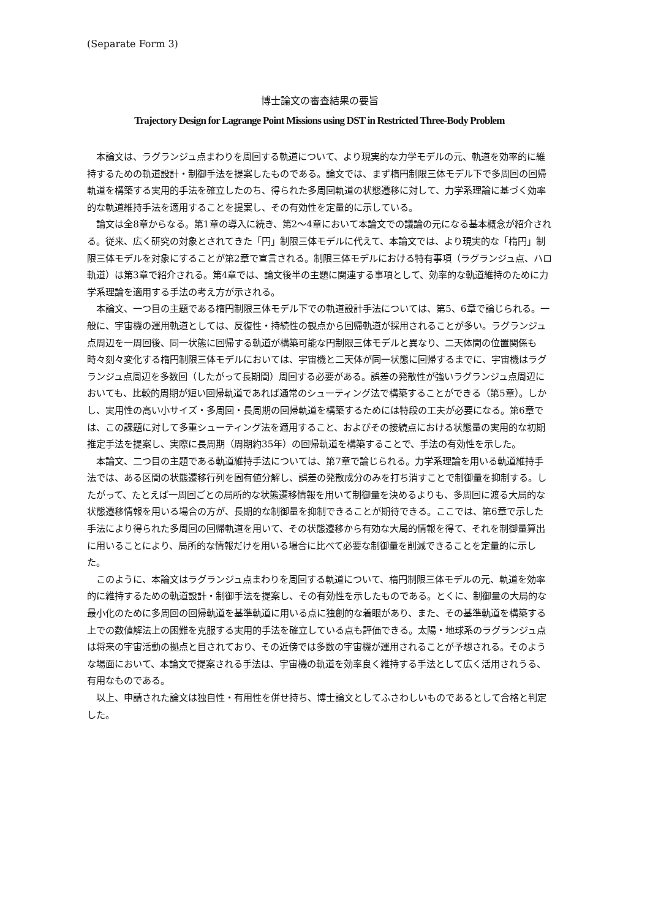(Separate Form 3)
博士論文の審査結果の要旨
Trajectory Design for Lagrange Point Missions using DST in Restricted Three-Body Problem
本論文は、ラグランジュ点まわりを周回する軌道について、より現実的な力学モデルの元、軌道を効率的に維持するための軌道設計・制御手法を提案したものである。論文では、まず楕円制限三体モデル下で多周回の回帰軌道を構築する実用的手法を確立したのち、得られた多周回軌道の状態遷移に対して、力学系理論に基づく効率的な軌道維持手法を適用することを提案し、その有効性を定量的に示している。
論文は全8章からなる。第1章の導入に続き、第2～4章において本論文での議論の元になる基本概念が紹介される。従来、広く研究の対象とされてきた「円」制限三体モデルに代えて、本論文では、より現実的な「楕円」制限三体モデルを対象にすることが第2章で宣言される。制限三体モデルにおける特有事項（ラグランジュ点、ハロ軌道）は第3章で紹介される。第4章では、論文後半の主題に関連する事項として、効率的な軌道維持のために力学系理論を適用する手法の考え方が示される。
本論文、一つ目の主題である楕円制限三体モデル下での軌道設計手法については、第5、6章で論じられる。一般に、宇宙機の運用軌道としては、反復性・持続性の観点から回帰軌道が採用されることが多い。ラグランジュ点周辺を一周回後、同一状態に回帰する軌道が構築可能な円制限三体モデルと異なり、二天体間の位置関係も時々刻々変化する楕円制限三体モデルにおいては、宇宙機と二天体が同一状態に回帰するまでに、宇宙機はラグランジュ点周辺を多数回（したがって長期間）周回する必要がある。誤差の発散性が強いラグランジュ点周辺においても、比較的周期が短い回帰軌道であれば通常のシューティング法で構築することができる（第5章）。しかし、実用性の高い小サイズ・多周回・長周期の回帰軌道を構築するためには特段の工夫が必要になる。第6章では、この課題に対して多重シューティング法を適用すること、およびその接続点における状態量の実用的な初期推定手法を提案し、実際に長周期（周期約35年）の回帰軌道を構築することで、手法の有効性を示した。
本論文、二つ目の主題である軌道維持手法については、第7章で論じられる。力学系理論を用いる軌道維持手法では、ある区間の状態遷移行列を固有値分解し、誤差の発散成分のみを打ち消すことで制御量を抑制する。したがって、たとえば一周回ごとの局所的な状態遷移情報を用いて制御量を決めるよりも、多周回に渡る大局的な状態遷移情報を用いる場合の方が、長期的な制御量を抑制できることが期待できる。ここでは、第6章で示した手法により得られた多周回の回帰軌道を用いて、その状態遷移から有効な大局的情報を得て、それを制御量算出に用いることにより、局所的な情報だけを用いる場合に比べて必要な制御量を削減できることを定量的に示した。
このように、本論文はラグランジュ点まわりを周回する軌道について、楕円制限三体モデルの元、軌道を効率的に維持するための軌道設計・制御手法を提案し、その有効性を示したものである。とくに、制御量の大局的な最小化のために多周回の回帰軌道を基準軌道に用いる点に独創的な着眼があり、また、その基準軌道を構築する上での数値解法上の困難を克服する実用的手法を確立している点も評価できる。太陽・地球系のラグランジュ点は将来の宇宙活動の拠点と目されており、その近傍では多数の宇宙機が運用されることが予想される。そのような場面において、本論文で提案される手法は、宇宙機の軌道を効率良く維持する手法として広く活用されうる、有用なものである。
以上、申請された論文は独自性・有用性を併せ持ち、博士論文としてふさわしいものであるとして合格と判定した。